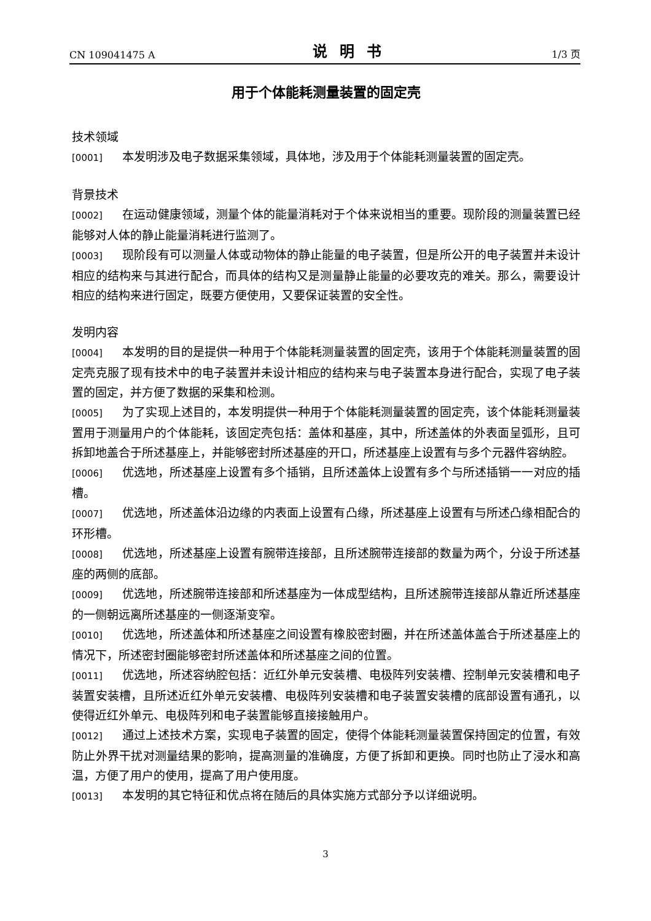CN 109041475 A 说明书 1/3 页
用于个体能耗测量装置的固定壳
技术领域
[0001] 本发明涉及电子数据采集领域，具体地，涉及用于个体能耗测量装置的固定壳。
背景技术
[0002] 在运动健康领域，测量个体的能量消耗对于个体来说相当的重要。现阶段的测量装置已经能够对人体的静止能量消耗进行监测了。
[0003] 现阶段有可以测量人体或动物体的静止能量的电子装置，但是所公开的电子装置并未设计相应的结构来与其进行配合，而具体的结构又是测量静止能量的必要攻克的难关。那么，需要设计相应的结构来进行固定，既要方便使用，又要保证装置的安全性。
发明内容
[0004] 本发明的目的是提供一种用于个体能耗测量装置的固定壳，该用于个体能耗测量装置的固定壳克服了现有技术中的电子装置并未设计相应的结构来与电子装置本身进行配合，实现了电子装置的固定，并方便了数据的采集和检测。
[0005] 为了实现上述目的，本发明提供一种用于个体能耗测量装置的固定壳，该个体能耗测量装置用于测量用户的个体能耗，该固定壳包括：盖体和基座，其中，所述盖体的外表面呈弧形，且可拆卸地盖合于所述基座上，并能够密封所述基座的开口，所述基座上设置有与多个元器件容纳腔。
[0006] 优选地，所述基座上设置有多个插销，且所述盖体上设置有多个与所述插销一一对应的插槽。
[0007] 优选地，所述盖体沿边缘的内表面上设置有凸缘，所述基座上设置有与所述凸缘相配合的环形槽。
[0008] 优选地，所述基座上设置有腕带连接部，且所述腕带连接部的数量为两个，分设于所述基座的两侧的底部。
[0009] 优选地，所述腕带连接部和所述基座为一体成型结构，且所述腕带连接部从靠近所述基座的一侧朝远离所述基座的一侧逐渐变窄。
[0010] 优选地，所述盖体和所述基座之间设置有橡胶密封圈，并在所述盖体盖合于所述基座上的情况下，所述密封圈能够密封所述盖体和所述基座之间的位置。
[0011] 优选地，所述容纳腔包括：近红外单元安装槽、电极阵列安装槽、控制单元安装槽和电子装置安装槽，且所述近红外单元安装槽、电极阵列安装槽和电子装置安装槽的底部设置有通孔，以使得近红外单元、电极阵列和电子装置能够直接接触用户。
[0012] 通过上述技术方案，实现电子装置的固定，使得个体能耗测量装置保持固定的位置，有效防止外界干扰对测量结果的影响，提高测量的准确度，方便了拆卸和更换。同时也防止了浸水和高温，方便了用户的使用，提高了用户使用度。
[0013] 本发明的其它特征和优点将在随后的具体实施方式部分予以详细说明。
3